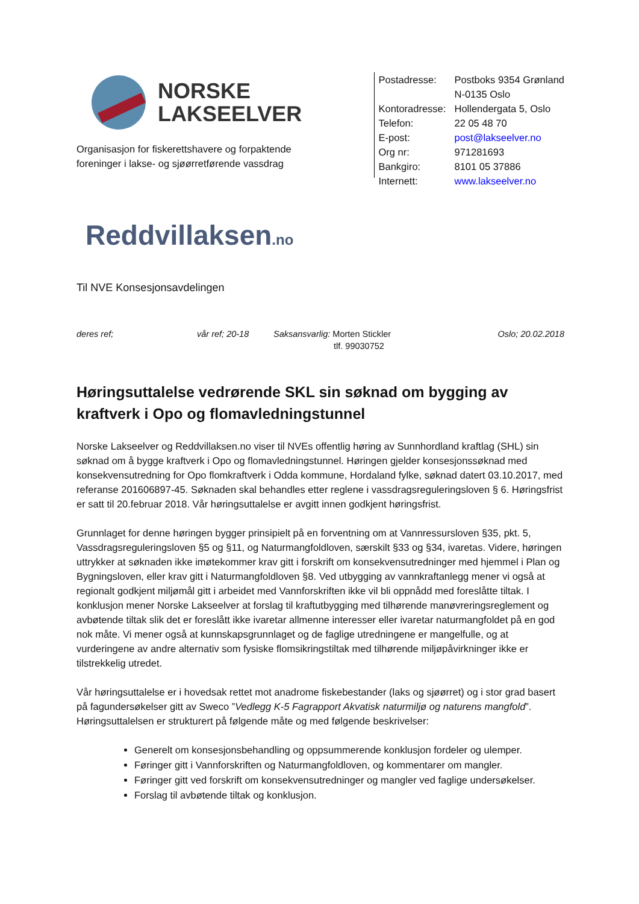NORSKE
LAKSEELVER
Organisasjon for fiskerettshavere og forpaktende
foreninger i lakse- og sjøørretførende vassdrag
Reddvillaksen.no
| Postadresse: | Postboks 9354 Grønland N-0135 Oslo |
| Kontoradresse: | Hollendergata 5, Oslo |
| Telefon: | 22 05 48 70 |
| E-post: | post@lakseelver.no |
| Org nr: | 971281693 |
| Bankgiro: | 8101 05 37886 |
| Internett: | www.lakseelver.no |
Til NVE Konsesjonsavdelingen
deres ref; vår ref; 20-18
Saksansvarlig: Morten Stickler
tlf. 99030752
Oslo; 20.02.2018
Høringsuttalelse vedrørende SKL sin søknad om bygging av kraftverk i Opo og flomavledningstunnel
Norske Lakseelver og Reddvillaksen.no viser til NVEs offentlig høring av Sunnhordland kraftlag (SHL) sin søknad om å bygge kraftverk i Opo og flomavledningstunnel. Høringen gjelder konsesjonssøknad med konsekvensutredning for Opo flomkraftverk i Odda kommune, Hordaland fylke, søknad datert 03.10.2017, med referanse 201606897-45. Søknaden skal behandles etter reglene i vassdragsreguleringsloven § 6. Høringsfrist er satt til 20.februar 2018. Vår høringsuttalelse er avgitt innen godkjent høringsfrist.
Grunnlaget for denne høringen bygger prinsipielt på en forventning om at Vannressursloven §35, pkt. 5, Vassdragsreguleringsloven §5 og §11, og Naturmangfoldloven, særskilt §33 og §34, ivaretas. Videre, høringen uttrykker at søknaden ikke imøtekommer krav gitt i forskrift om konsekvensutredninger med hjemmel i Plan og Bygningsloven, eller krav gitt i Naturmangfoldloven §8. Ved utbygging av vannkraftanlegg mener vi også at regionalt godkjent miljømål gitt i arbeidet med Vannforskriften ikke vil bli oppnådd med foreslåtte tiltak. I konklusjon mener Norske Lakseelver at forslag til kraftutbygging med tilhørende manøvreringsreglement og avbøtende tiltak slik det er foreslått ikke ivaretar allmenne interesser eller ivaretar naturmangfoldet på en god nok måte. Vi mener også at kunnskapsgrunnlaget og de faglige utredningene er mangelfulle, og at vurderingene av andre alternativ som fysiske flomsikringstiltak med tilhørende miljøpåvirkninger ikke er tilstrekkelig utredet.
Vår høringsuttalelse er i hovedsak rettet mot anadrome fiskebestander (laks og sjøørret) og i stor grad basert på fagundersøkelser gitt av Sweco ”Vedlegg K-5 Fagrapport Akvatisk naturmiljø og naturens mangfold”. Høringsuttalelsen er strukturert på følgende måte og med følgende beskrivelser:
Generelt om konsesjonsbehandling og oppsummerende konklusjon fordeler og ulemper.
Føringer gitt i Vannforskriften og Naturmangfoldloven, og kommentarer om mangler.
Føringer gitt ved forskrift om konsekvensutredninger og mangler ved faglige undersøkelser.
Forslag til avbøtende tiltak og konklusjon.